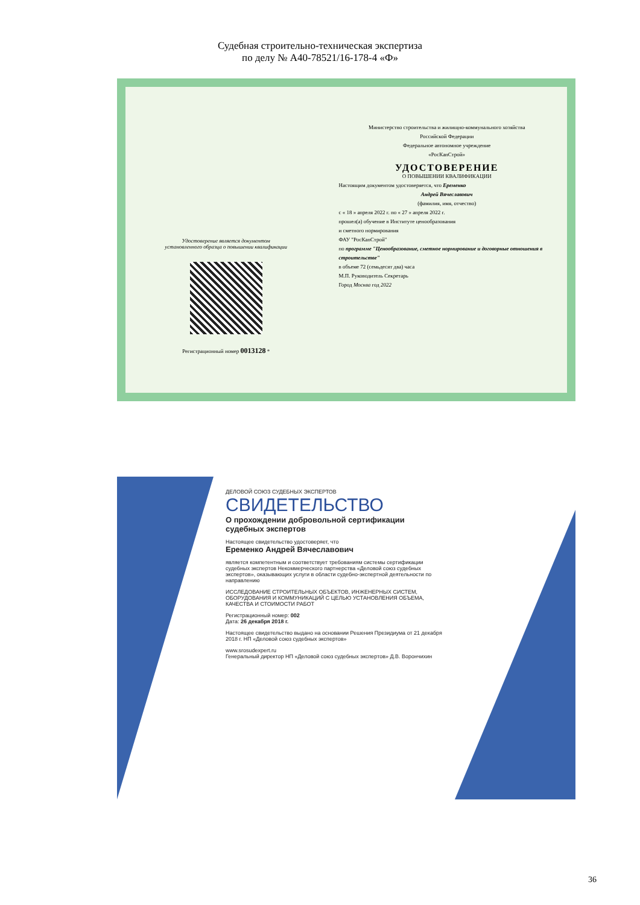Судебная строительно-техническая экспертиза
по делу № А40-78521/16-178-4 «Ф»
Удостоверение является документом
установленного образца о повышении квалификации
Регистрационный номер 0013128 *
Министерство строительства и жилищно-коммунального хозяйства
Российской Федерации
Федеральное автономное учреждение
«РосКапСтрой»
УДОСТОВЕРЕНИЕ
О ПОВЫШЕНИИ КВАЛИФИКАЦИИ
Настоящим документом удостоверяется, что Еременко
Андрей Вячеславович
(фамилия, имя, отчество)
с « 18 » апреля 2022 г. по « 27 » апреля 2022 г.
прошел(а) обучение в Институте ценообразования
и сметного нормирования
ФАУ "РосКапСтрой"
по программе "Ценообразование, сметное нормирование и договорные отношения в строительстве"
в объеме 72 (семьдесят два) часа
М.П. Руководитель Секретарь
Город Москва год 2022
ДЕЛОВОЙ СОЮЗ СУДЕБНЫХ ЭКСПЕРТОВ
СВИДЕТЕЛЬСТВО
О прохождении добровольной сертификации судебных экспертов
Настоящее свидетельство удостоверяет, что
Еременко Андрей Вячеславович
является компетентным и соответствует требованиям системы сертификации судебных экспертов Некоммерческого партнерства «Деловой союз судебных экспертов», оказывающих услуги в области судебно-экспертной деятельности по направлению
ИССЛЕДОВАНИЕ СТРОИТЕЛЬНЫХ ОБЪЕКТОВ, ИНЖЕНЕРНЫХ СИСТЕМ, ОБОРУДОВАНИЯ И КОММУНИКАЦИЙ С ЦЕЛЬЮ УСТАНОВЛЕНИЯ ОБЪЕМА, КАЧЕСТВА И СТОИМОСТИ РАБОТ
Регистрационный номер: 002
Дата: 26 декабря 2018 г.
Настоящее свидетельство выдано на основании Решения Президиума от 21 декабря 2018 г. НП «Деловой союз судебных экспертов»
www.srosudexpert.ru
Генеральный директор НП «Деловой союз судебных экспертов» Д.В. Ворончихин
36